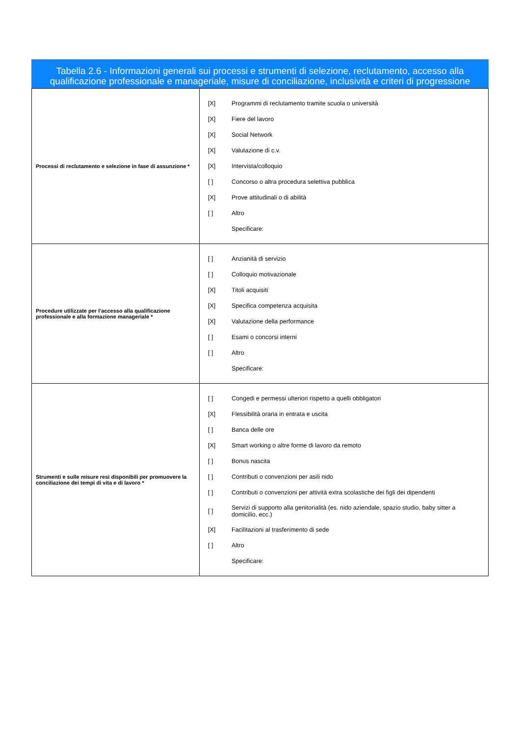Tabella 2.6 - Informazioni generali sui processi e strumenti di selezione, reclutamento, accesso alla qualificazione professionale e manageriale, misure di conciliazione, inclusività e criteri di progressione
| Processi di reclutamento e selezione in fase di assunzione * | [X] Programmi di reclutamento tramite scuola o università [X] Fiere del lavoro [X] Social Network [X] Valutazione di c.v. [X] Intervista/colloquio [ ] Concorso o altra procedura selettiva pubblica [X] Prove attitudinali o di abilità [ ] Altro Specificare: |
| Procedure utilizzate per l’accesso alla qualificazione professionale e alla formazione manageriale * | [ ] Anzianità di servizio [ ] Colloquio motivazionale [X] Titoli acquisiti [X] Specifica competenza acquisita [X] Valutazione della performance [ ] Esami o concorsi interni [ ] Altro Specificare: |
| Strumenti e sulle misure resi disponibili per promuovere la conciliazione dei tempi di vita e di lavoro * | [ ] Congedi e permessi ulteriori rispetto a quelli obbligatori [X] Flessibilità oraria in entrata e uscita [ ] Banca delle ore [X] Smart working o altre forme di lavoro da remoto [ ] Bonus nascita [ ] Contributi o convenzioni per asili nido [ ] Contributi o convenzioni per attività extra scolastiche dei figli dei dipendenti [ ] Servizi di supporto alla genitorialità (es. nido aziendale, spazio studio, baby sitter a domicilio, ecc.) [X] Facilitazioni al trasferimento di sede [ ] Altro Specificare: |